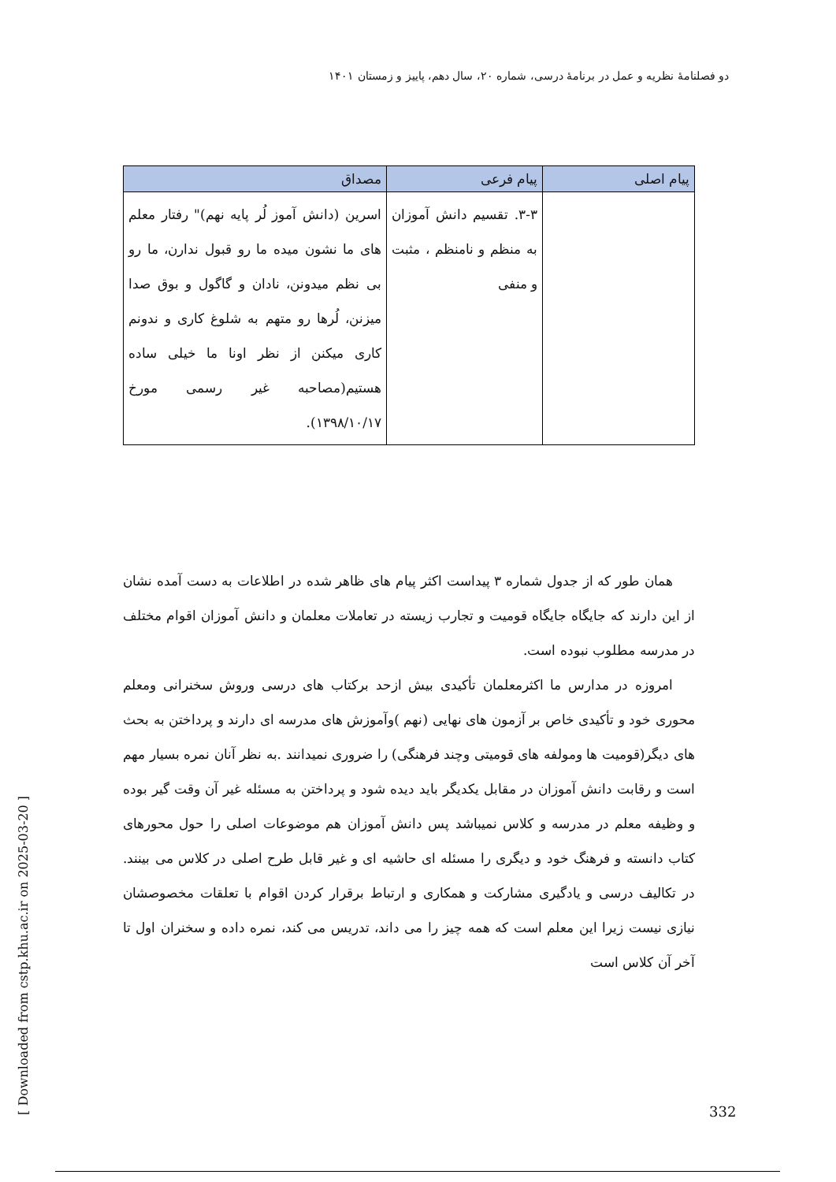دو فصلنامهٔ نظریه و عمل در برنامهٔ درسی، شماره ۲۰، سال دهم، پاییز و زمستان ۱۴۰۱
| پیام اصلی | پیام فرعی | مصداق |
| --- | --- | --- |
| | ۳-۳. تقسیم دانش آموزان به منظم و نامنظم ، مثبت و منفی | اسرین (دانش آموز لُر پایه نهم)" رفتار معلم های ما نشون میده ما رو قبول ندارن، ما رو بی نظم میدونن، نادان و گاگول و بوق صدا میزنن، لُرها رو متهم به شلوغ کاری و ندونم کاری میکنن از نظر اونا ما خیلی ساده هستیم(مصاحبه غیر رسمی مورخ ۱۳۹۸/۱۰/۱۷). |
همان طور که از جدول شماره ۳ پیداست اکثر پیام های ظاهر شده در اطلاعات به دست آمده نشان از این دارند که جایگاه جایگاه قومیت و تجارب زیسته در تعاملات معلمان و دانش آموزان اقوام مختلف در مدرسه مطلوب نبوده است.
امروزه در مدارس ما اکثرمعلمان تأکیدی بیش ازحد برکتاب های درسی وروش سخنرانی ومعلم محوری خود و تأکیدی خاص بر آزمون های نهایی (نهم )وآموزش های مدرسه ای دارند و پرداختن به بحث های دیگر(قومیت ها ومولفه های قومیتی وچند فرهنگی) را ضروری نمیدانند .به نظر آنان نمره بسیار مهم است و رقابت دانش آموزان در مقابل یکدیگر باید دیده شود و پرداختن به مسئله غیر آن وقت گیر بوده و وظیفه معلم در مدرسه و کلاس نمیباشد پس دانش آموزان هم موضوعات اصلی را حول محورهای کتاب دانسته و فرهنگ خود و دیگری را مسئله ای حاشیه ای و غیر قابل طرح اصلی در کلاس می بینند. در تکالیف درسی و یادگیری مشارکت و همکاری و ارتباط برقرار کردن اقوام با تعلقات مخصوصشان نیازی نیست زیرا این معلم است که همه چیز را می داند، تدریس می کند، نمره داده و سخنران اول تا آخر آن کلاس است
[ Downloaded from cstp.khu.ac.ir on 2025-03-20 ]
332